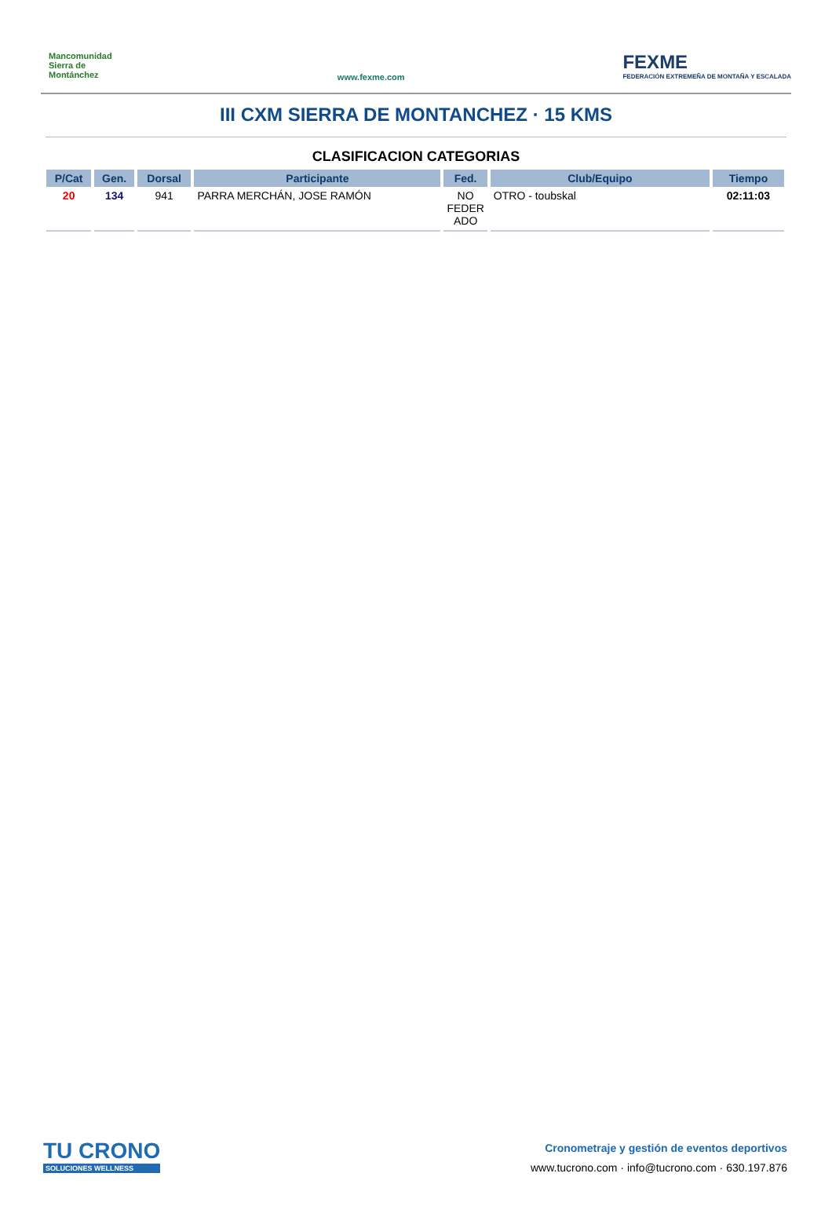Mancomunidad Sierra de Montánchez
www.fexme.com
FEXME
FEDERACIÓN EXTREMEÑA DE MONTAÑA Y ESCALADA
III CXM SIERRA DE MONTANCHEZ · 15 KMS
CLASIFICACION CATEGORIAS
| P/Cat | Gen. | Dorsal | Participante | Fed. | Club/Equipo | Tiempo |
| --- | --- | --- | --- | --- | --- | --- |
| 20 | 134 | 941 | PARRA MERCHÁN, JOSE RAMÓN | NO FEDER ADO | OTRO - toubskal | 02:11:03 |
TU CRONO
SOLUCIONES WELLNESS
Cronometraje y gestión de eventos deportivos
www.tucrono.com · info@tucrono.com · 630.197.876